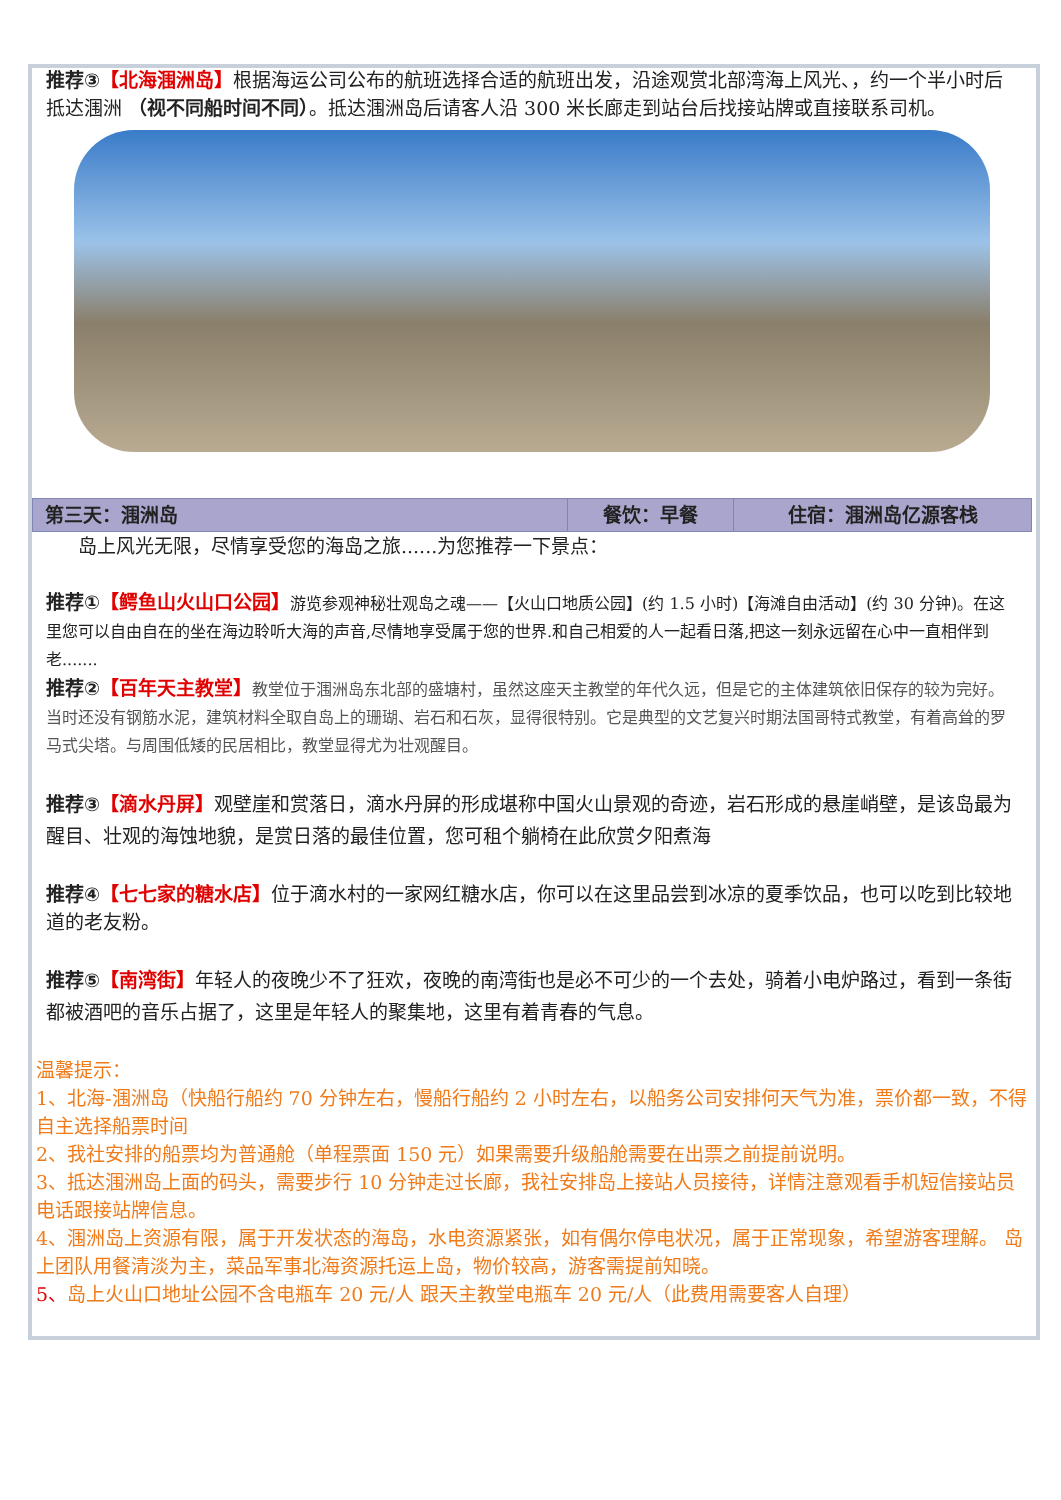推荐③【北海涠洲岛】根据海运公司公布的航班选择合适的航班出发，沿途观赏北部湾海上风光、，约一个半小时后抵达涠洲 （视不同船时间不同）。抵达涠洲岛后请客人沿 300 米长廊走到站台后找接站牌或直接联系司机。
| 第三天：涠洲岛 | 餐饮：早餐 | 住宿：涠洲岛亿源客栈 |
岛上风光无限，尽情享受您的海岛之旅......为您推荐一下景点：
推荐①【鳄鱼山火山口公园】游览参观神秘壮观岛之魂——【火山口地质公园】(约 1.5 小时)【海滩自由活动】(约 30 分钟)。在这里您可以自由自在的坐在海边聆听大海的声音,尽情地享受属于您的世界.和自己相爱的人一起看日落,把这一刻永远留在心中一直相伴到老.......
推荐②【百年天主教堂】教堂位于涠洲岛东北部的盛塘村，虽然这座天主教堂的年代久远，但是它的主体建筑依旧保存的较为完好。当时还没有钢筋水泥，建筑材料全取自岛上的珊瑚、岩石和石灰，显得很特别。它是典型的文艺复兴时期法国哥特式教堂，有着高耸的罗马式尖塔。与周围低矮的民居相比，教堂显得尤为壮观醒目。
推荐③【滴水丹屏】观壁崖和赏落日，滴水丹屏的形成堪称中国火山景观的奇迹，岩石形成的悬崖峭壁，是该岛最为醒目、壮观的海蚀地貌，是赏日落的最佳位置，您可租个躺椅在此欣赏夕阳煮海
推荐④【七七家的糖水店】位于滴水村的一家网红糖水店，你可以在这里品尝到冰凉的夏季饮品，也可以吃到比较地道的老友粉。
推荐⑤【南湾街】年轻人的夜晚少不了狂欢，夜晚的南湾街也是必不可少的一个去处，骑着小电炉路过，看到一条街都被酒吧的音乐占据了，这里是年轻人的聚集地，这里有着青春的气息。
温馨提示：
1、北海-涠洲岛（快船行船约 70 分钟左右，慢船行船约 2 小时左右，以船务公司安排何天气为准，票价都一致，不得自主选择船票时间
2、我社安排的船票均为普通舱（单程票面 150 元）如果需要升级船舱需要在出票之前提前说明。
3、抵达涠洲岛上面的码头，需要步行 10 分钟走过长廊，我社安排岛上接站人员接待，详情注意观看手机短信接站员电话跟接站牌信息。
4、涠洲岛上资源有限，属于开发状态的海岛，水电资源紧张，如有偶尔停电状况，属于正常现象，希望游客理解。 岛上团队用餐清淡为主，菜品军事北海资源托运上岛，物价较高，游客需提前知晓。
5、岛上火山口地址公园不含电瓶车 20 元/人 跟天主教堂电瓶车 20 元/人（此费用需要客人自理）